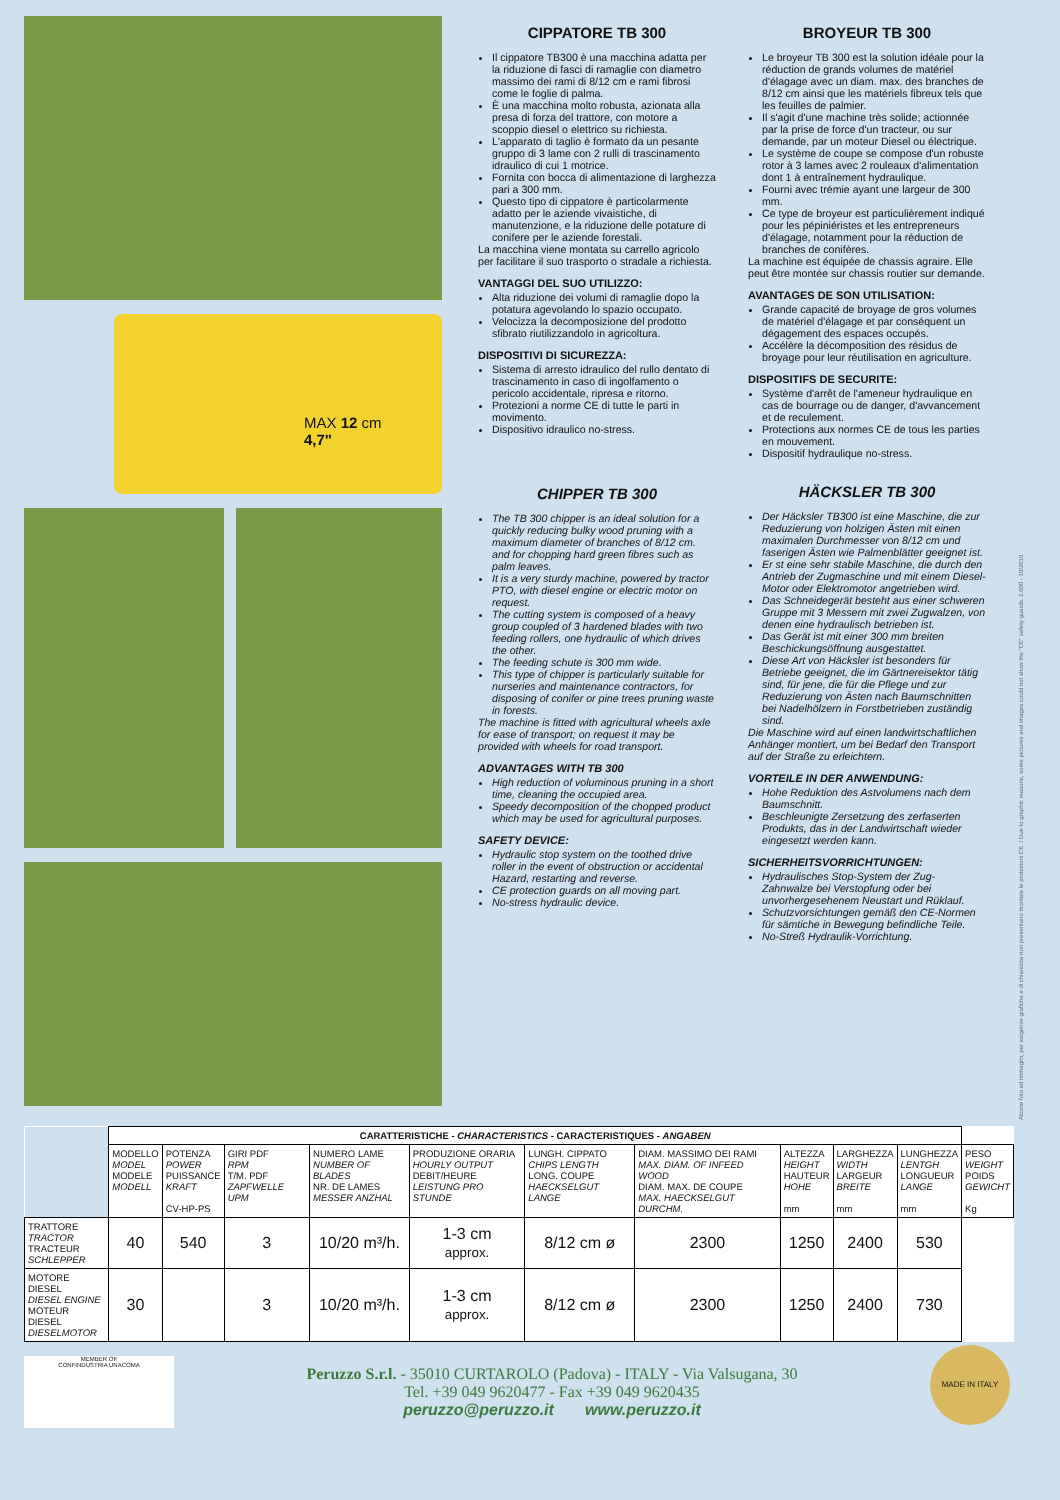MAX 12 cm
4,7"
CIPPATORE TB 300
Il cippatore TB300 è una macchina adatta per la riduzione di fasci di ramaglie con diametro massimo dei rami di 8/12 cm e rami fibrosi come le foglie di palma.
È una macchina molto robusta, azionata alla presa di forza del trattore, con motore a scoppio diesel o elettrico su richiesta.
L'apparato di taglio è formato da un pesante gruppo di 3 lame con 2 rulli di trascinamento idraulico di cui 1 motrice.
Fornita con bocca di alimentazione di larghezza pari a 300 mm.
Questo tipo di cippatore è particolarmente adatto per le aziende vivaistiche, di manutenzione, e la riduzione delle potature di conifere per le aziende forestali.
La macchina viene montata su carrello agricolo per facilitare il suo trasporto o stradale a richiesta.
VANTAGGI DEL SUO UTILIZZO:
Alta riduzione dei volumi di ramaglie dopo la potatura agevolando lo spazio occupato.
Velocizza la decomposizione del prodotto sfibrato riutilizzandolo in agricoltura.
DISPOSITIVI DI SICUREZZA:
Sistema di arresto idraulico del rullo dentato di trascinamento in caso di ingolfamento o pericolo accidentale, ripresa e ritorno.
Protezioni a norme CE di tutte le parti in movimento.
Dispositivo idraulico no-stress.
CHIPPER TB 300
The TB 300 chipper is an ideal solution for a quickly reducing bulky wood pruning with a maximum diameter of branches of 8/12 cm. and for chopping hard green fibres such as palm leaves.
It is a very sturdy machine, powered by tractor PTO, with diesel engine or electric motor on request.
The cutting system is composed of a heavy group coupled of 3 hardened blades with two feeding rollers, one hydraulic of which drives the other.
The feeding schute is 300 mm wide.
This type of chipper is particularly suitable for nurseries and maintenance contractors, for disposing of conifer or pine trees pruning waste in forests.
The machine is fitted with agricultural wheels axle for ease of transport; on request it may be provided with wheels for road transport.
ADVANTAGES WITH TB 300
High reduction of voluminous pruning in a short time, cleaning the occupied area.
Speedy decomposition of the chopped product which may be used for agricultural purposes.
SAFETY DEVICE:
Hydraulic stop system on the toothed drive roller in the event of obstruction or accidental Hazard, restarting and reverse.
CE protection guards on all moving part.
No-stress hydraulic device.
BROYEUR TB 300
Le broyeur TB 300 est la solution idéale pour la réduction de grands volumes de matériel d'élagage avec un diam. max. des branches de 8/12 cm ainsi que les matériels fibreux tels que les feuilles de palmier.
Il s'agit d'une machine très solide; actionnée par la prise de force d'un tracteur, ou sur demande, par un moteur Diesel ou électrique.
Le système de coupe se compose d'un robuste rotor à 3 lames avec 2 rouleaux d'alimentation dont 1 à entraînement hydraulique.
Fourni avec trémie ayant une largeur de 300 mm.
Ce type de broyeur est particulièrement indiqué pour les pépiniéristes et les entrepreneurs d'élagage, notamment pour la réduction de branches de conifères.
La machine est équipée de chassis agraire. Elle peut être montée sur chassis routier sur demande.
AVANTAGES DE SON UTILISATION:
Grande capacité de broyage de gros volumes de matériel d'élagage et par conséquent un dégagement des espaces occupés.
Accélère la décomposition des résidus de broyage pour leur réutilisation en agriculture.
DISPOSITIFS DE SECURITE:
Système d'arrêt de l'ameneur hydraulique en cas de bourrage ou de danger, d'avvancement et de reculement.
Protections aux normes CE de tous les parties en mouvement.
Dispositif hydraulique no-stress.
HÄCKSLER TB 300
Der Häcksler TB300 ist eine Maschine, die zur Reduzierung von holzigen Ästen mit einen maximalen Durchmesser von 8/12 cm und faserigen Ästen wie Palmenblätter geeignet ist.
Er st eine sehr stabile Maschine, die durch den Antrieb der Zugmaschine und mit einem Diesel-Motor oder Elektromotor angetrieben wird.
Das Schneidegerät besteht aus einer schweren Gruppe mit 3 Messern mit zwei Zugwalzen, von denen eine hydraulisch betrieben ist.
Das Gerät ist mit einer 300 mm breiten Beschickungsöffnung ausgestattet.
Diese Art von Häcksler ist besonders für Betriebe geeignet, die im Gärtnereisektor tätig sind, für jene, die für die Pflege und zur Reduzierung von Ästen nach Baumschnitten bei Nadelhölzern in Forstbetrieben zuständig sind.
Die Maschine wird auf einen landwirtschaftlichen Anhänger montiert, um bei Bedarf den Transport auf der Straße zu erleichtern.
VORTEILE IN DER ANWENDUNG:
Hohe Reduktion des Astvolumens nach dem Baumschnitt.
Beschleunigte Zersetzung des zerfaserten Produkts, das in der Landwirtschaft wieder eingesetzt werden kann.
SICHERHEITSVORRICHTUNGEN:
Hydraulisches Stop-System der Zug-Zahnwalze bei Verstopfung oder bei unvorhergesehenem Neustart und Rüklauf.
Schutzvorsichtungen gemäß den CE-Normen für sämtiche in Bewegung befindliche Teile.
No-Streß Hydraulik-Vorrichtung.
Alcune foto ed immagini, per esigenze grafiche e di chiarezza non presentano montate le protezioni CE. / Due to graphic reasons, some pictures and images could not show the "CE" safety guards. 2.000 - 10/2010
| | CARATTERISTICHE - CHARACTERISTICS - CARACTERISTIQUES - ANGABEN | | | | | | | | | | |
| | MODELLO MODEL MODELE MODELL | POTENZA POWER PUISSANCE KRAFT CV-HP-PS | GIRI PDF RPM T/M. PDF ZAPFWELLE UPM | NUMERO LAME NUMBER OF BLADES NR. DE LAMES MESSER ANZHAL | PRODUZIONE ORARIA HOURLY OUTPUT DEBIT/HEURE LEISTUNG PRO STUNDE | LUNGH. CIPPATO CHIPS LENGTH LONG. COUPE HAECKSELGUT LANGE | DIAM. MASSIMO DEI RAMI MAX. DIAM. OF INFEED WOOD DIAM. MAX. DE COUPE MAX. HAECKSELGUT DURCHM. | ALTEZZA HEIGHT HAUTEUR HOHE mm | LARGHEZZA WIDTH LARGEUR BREITE mm | LUNGHEZZA LENTGH LONGUEUR LANGE mm | PESO WEIGHT POIDS GEWICHT Kg |
| TRATTORE TRACTOR TRACTEUR SCHLEPPER | 40 | 540 | 3 | 10/20 m³/h. | 1-3 cm approx. | 8/12 cm ø | 2300 | 1250 | 2400 | 530 | |
| MOTORE DIESEL DIESEL ENGINE MOTEUR DIESEL DIESELMOTOR | 30 | | 3 | 10/20 m³/h. | 1-3 cm approx. | 8/12 cm ø | 2300 | 1250 | 2400 | 730 | |
MEMBER OF
CONFINDUSTRIA UNACOMA
Peruzzo S.r.l. - 35010 CURTAROLO (Padova) - ITALY - Via Valsugana, 30
Tel. +39 049 9620477 - Fax +39 049 9620435
peruzzo@peruzzo.it www.peruzzo.it
MADE IN ITALY